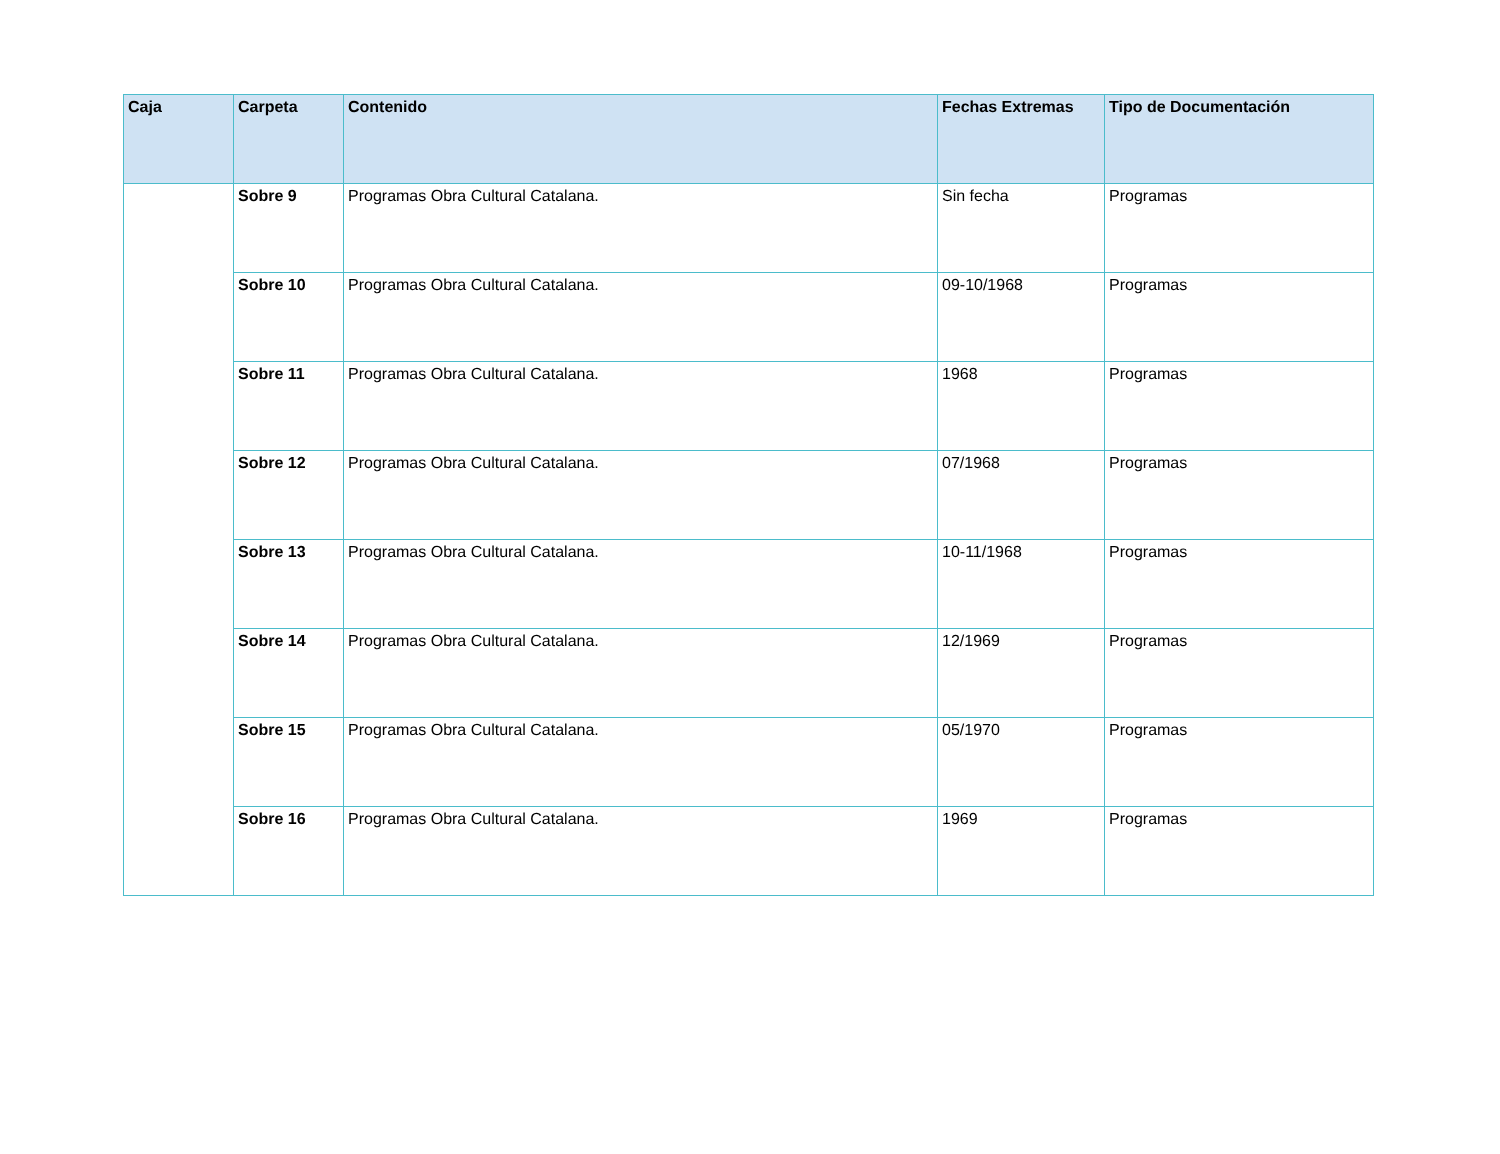| Caja | Carpeta | Contenido | Fechas Extremas | Tipo de Documentación |
| --- | --- | --- | --- | --- |
| | Sobre 9 | Programas Obra Cultural Catalana. | Sin fecha | Programas |
| | Sobre 10 | Programas Obra Cultural Catalana. | 09-10/1968 | Programas |
| | Sobre 11 | Programas Obra Cultural Catalana. | 1968 | Programas |
| | Sobre 12 | Programas Obra Cultural Catalana. | 07/1968 | Programas |
| | Sobre 13 | Programas Obra Cultural Catalana. | 10-11/1968 | Programas |
| | Sobre 14 | Programas Obra Cultural Catalana. | 12/1969 | Programas |
| | Sobre 15 | Programas Obra Cultural Catalana. | 05/1970 | Programas |
| | Sobre 16 | Programas Obra Cultural Catalana. | 1969 | Programas |